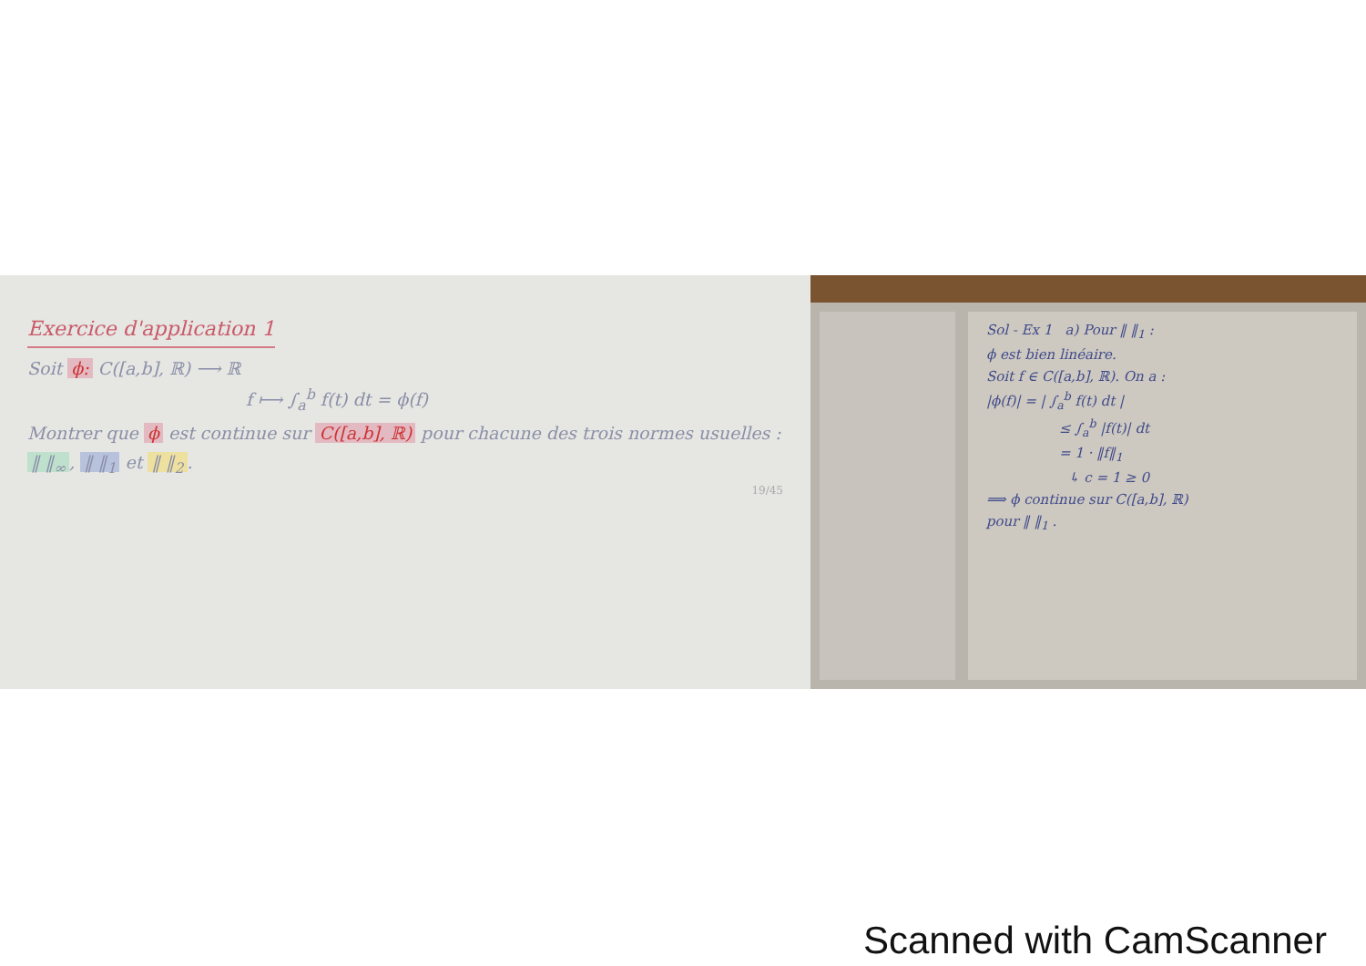Exercice d'application 1
Soit ϕ: C([a,b], ℝ) ⟶ ℝ
f ⟼ ∫<sub>a</sub><sup>b</sup> f(t) dt = ϕ(f)
Montrer que ϕ est continue sur C([a,b], ℝ) pour chacune des trois normes usuelles : ‖ ‖<sub>∞</sub>, ‖ ‖<sub>1</sub> et ‖ ‖<sub>2</sub>.
19/45
Sol - Ex 1 a) Pour ‖ ‖<sub>1</sub> :
ϕ est bien linéaire.
Soit f ∈ C([a,b], ℝ). On a :
|ϕ(f)| = | ∫<sub>a</sub><sup>b</sup> f(t) dt |
≤ ∫<sub>a</sub><sup>b</sup> |f(t)| dt
= 1 · ‖f‖<sub>1</sub>
↳ c = 1 ≥ 0
⟹ ϕ continue sur C([a,b], ℝ)
pour ‖ ‖<sub>1</sub> .
Scanned with CamScanner